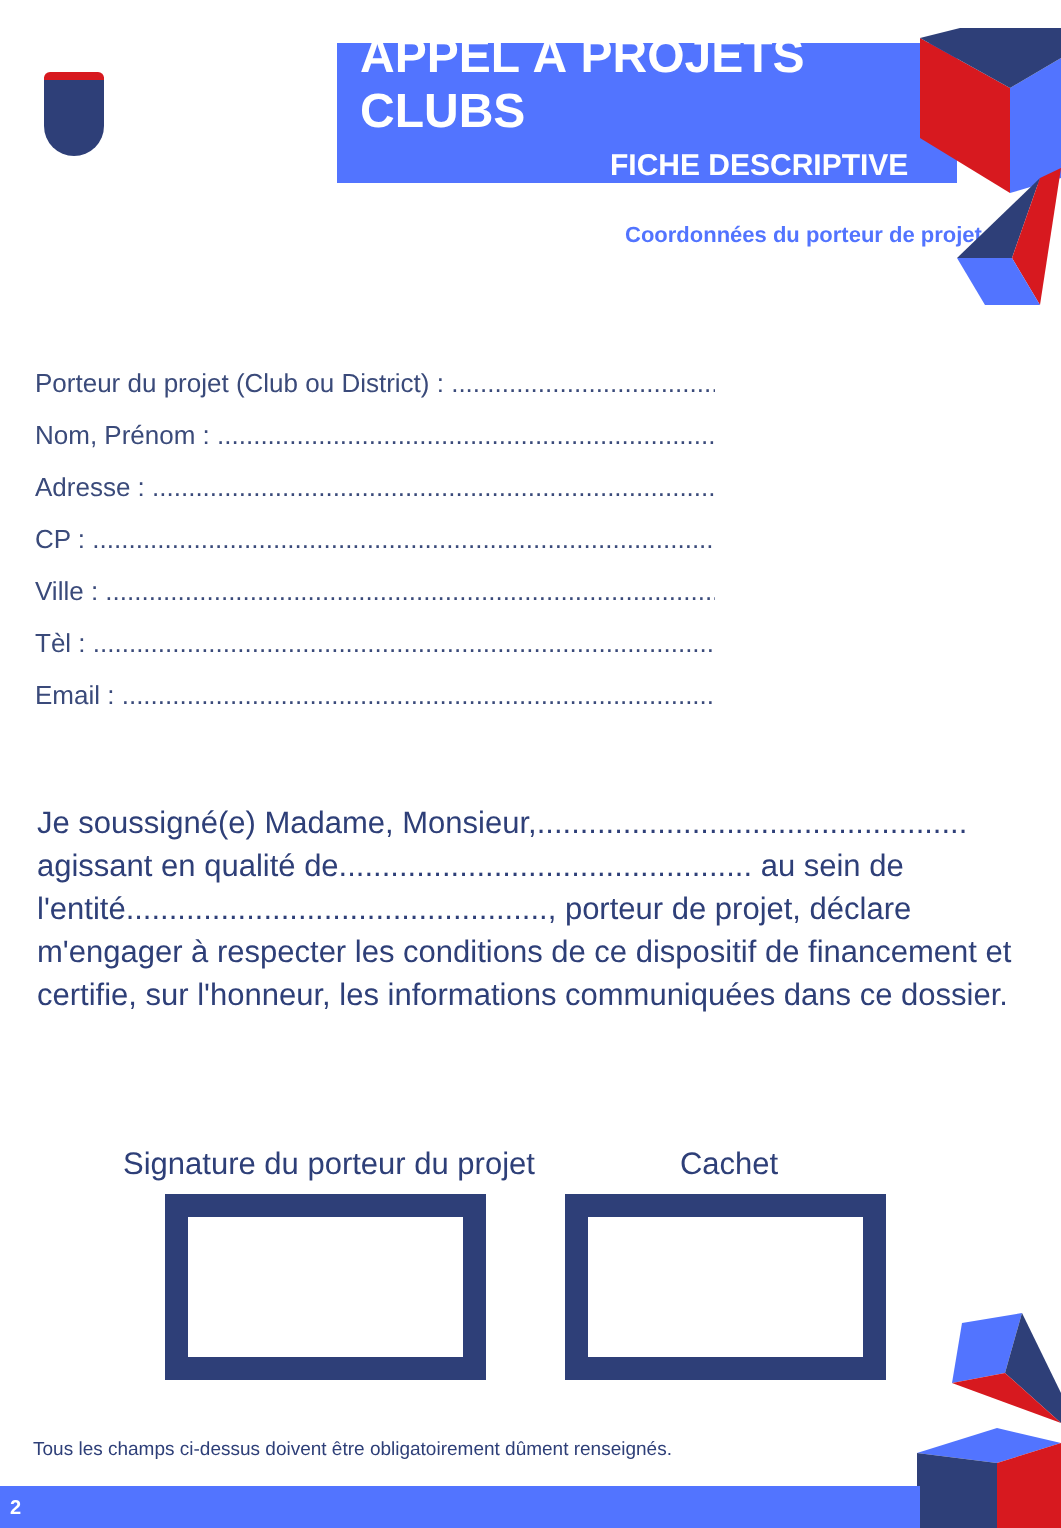APPEL À PROJETS CLUBS
FICHE DESCRIPTIVE
Coordonnées du porteur de projet
Porteur du projet (Club ou District) : ..............................................
Nom, Prénom : .........................................................................................
Adresse : .....................................................................................................
CP : ..............................................................................................................
Ville : ...........................................................................................................
Tèl : ..............................................................................................................
Email : .........................................................................................................
Je soussigné(e) Madame, Monsieur,.................................................. agissant en qualité de................................................ au sein de l'entité................................................., porteur de projet, déclare m'engager à respecter les conditions de ce dispositif de financement et certifie, sur l'honneur, les informations communiquées dans ce dossier.
Signature du porteur du projet Cachet
Tous les champs ci-dessus doivent être obligatoirement dûment renseignés.
2